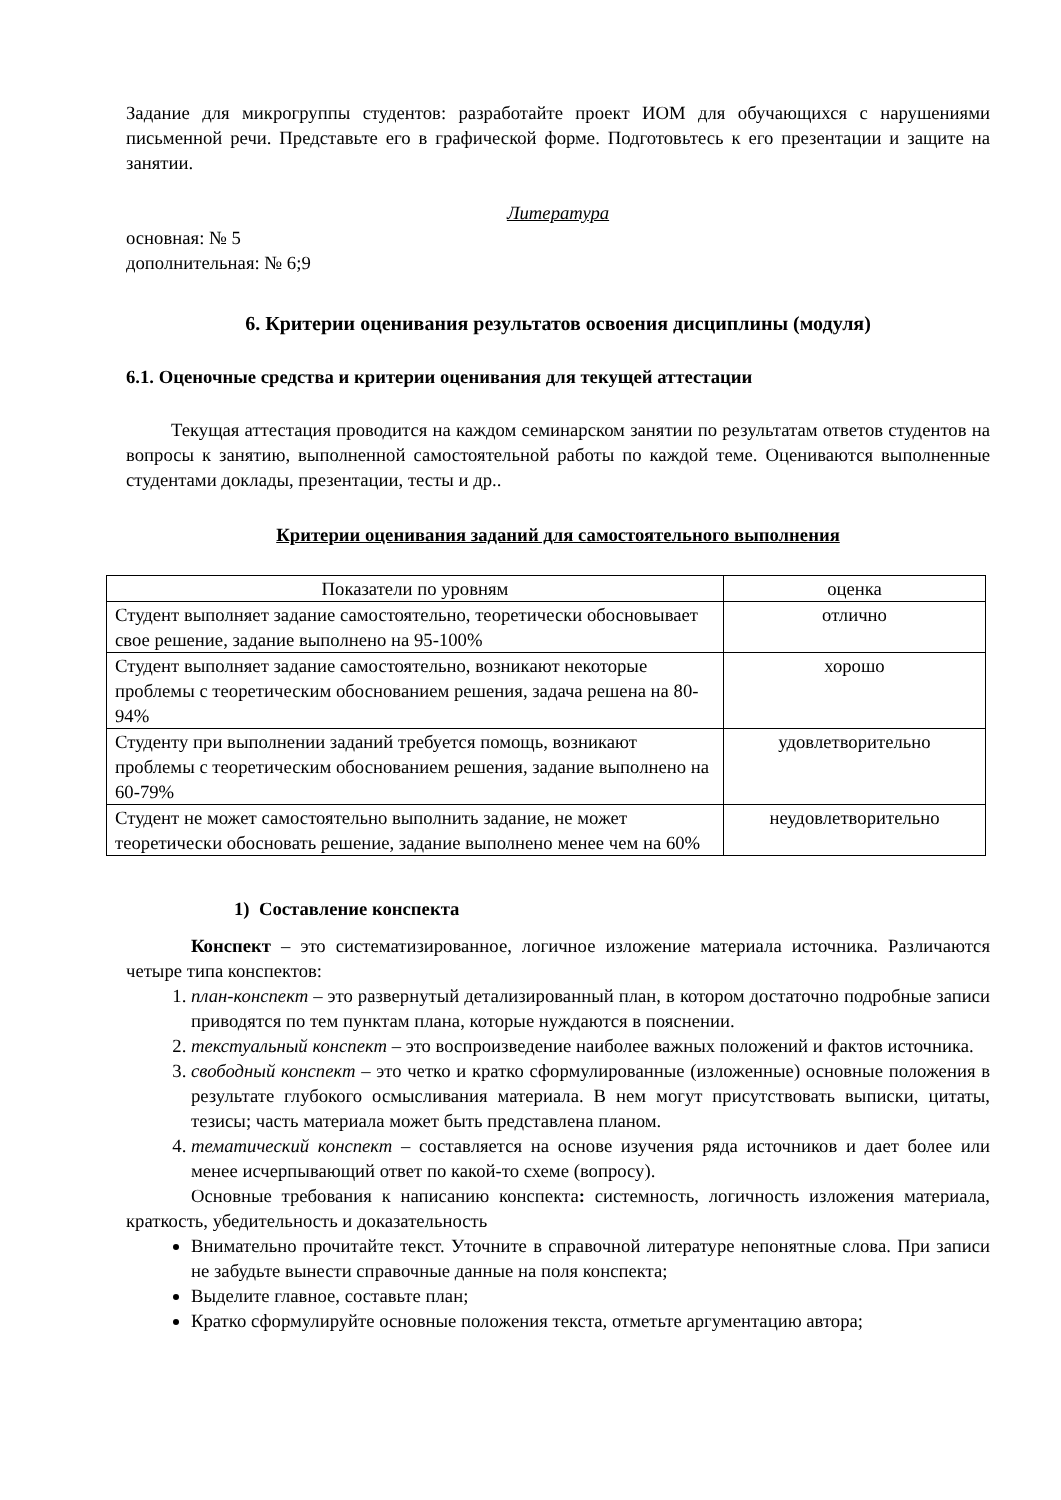Задание для микрогруппы студентов: разработайте проект ИОМ для обучающихся с нарушениями письменной речи. Представьте его в графической форме. Подготовьтесь к его презентации и защите на занятии.
Литература
основная: № 5
дополнительная: № 6;9
6. Критерии оценивания результатов освоения дисциплины (модуля)
6.1. Оценочные средства и критерии оценивания для текущей аттестации
Текущая аттестация проводится на каждом семинарском занятии по результатам ответов студентов на вопросы к занятию, выполненной самостоятельной работы по каждой теме. Оцениваются выполненные студентами доклады, презентации, тесты и др..
Критерии оценивания заданий для самостоятельного выполнения
| Показатели по уровням | оценка |
| Студент выполняет задание самостоятельно, теоретически обосновывает свое решение, задание выполнено на 95-100% | отлично |
| Студент выполняет задание самостоятельно, возникают некоторые проблемы с теоретическим обоснованием решения, задача решена на 80-94% | хорошо |
| Студенту при выполнении заданий требуется помощь, возникают проблемы с теоретическим обоснованием решения, задание выполнено на 60-79% | удовлетворительно |
| Студент не может самостоятельно выполнить задание, не может теоретически обосновать решение, задание выполнено менее чем на 60% | неудовлетворительно |
1) Составление конспекта
Конспект – это систематизированное, логичное изложение материала источника. Различаются четыре типа конспектов:
1. план-конспект – это развернутый детализированный план, в котором достаточно подробные записи приводятся по тем пунктам плана, которые нуждаются в пояснении.
2. текстуальный конспект – это воспроизведение наиболее важных положений и фактов источника.
3. свободный конспект – это четко и кратко сформулированные (изложенные) основные положения в результате глубокого осмысливания материала. В нем могут присутствовать выписки, цитаты, тезисы; часть материала может быть представлена планом.
4. тематический конспект – составляется на основе изучения ряда источников и дает более или менее исчерпывающий ответ по какой-то схеме (вопросу).
Основные требования к написанию конспекта: системность, логичность изложения материала, краткость, убедительность и доказательность
Внимательно прочитайте текст. Уточните в справочной литературе непонятные слова. При записи не забудьте вынести справочные данные на поля конспекта;
Выделите главное, составьте план;
Кратко сформулируйте основные положения текста, отметьте аргументацию автора;